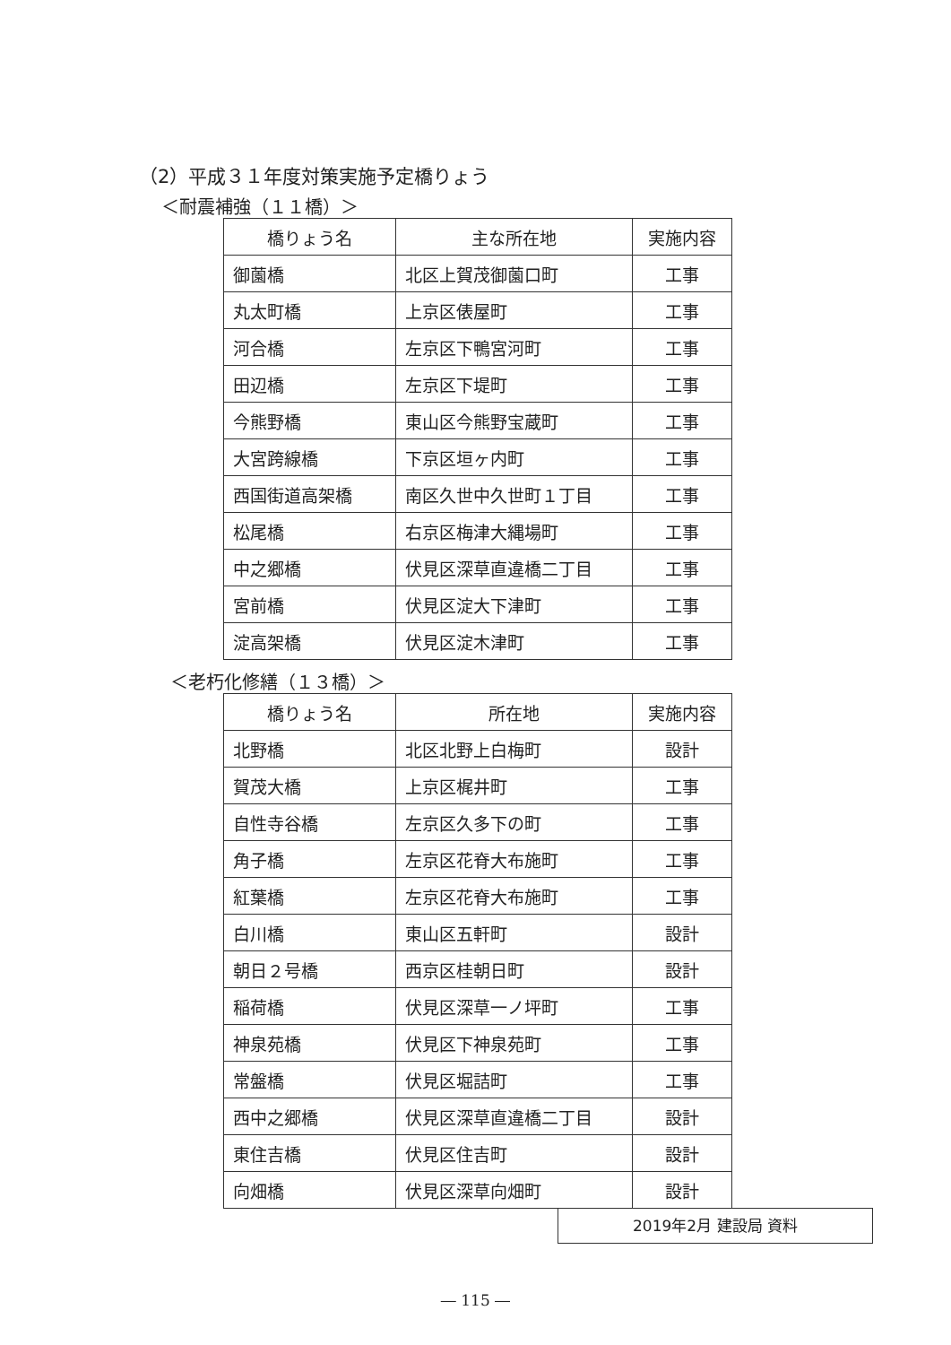（2）平成３１年度対策実施予定橋りょう
＜耐震補強（１１橋）＞
| 橋りょう名 | 主な所在地 | 実施内容 |
| --- | --- | --- |
| 御薗橋 | 北区上賀茂御薗口町 | 工事 |
| 丸太町橋 | 上京区俵屋町 | 工事 |
| 河合橋 | 左京区下鴨宮河町 | 工事 |
| 田辺橋 | 左京区下堤町 | 工事 |
| 今熊野橋 | 東山区今熊野宝蔵町 | 工事 |
| 大宮跨線橋 | 下京区垣ヶ内町 | 工事 |
| 西国街道高架橋 | 南区久世中久世町１丁目 | 工事 |
| 松尾橋 | 右京区梅津大縄場町 | 工事 |
| 中之郷橋 | 伏見区深草直違橋二丁目 | 工事 |
| 宮前橋 | 伏見区淀大下津町 | 工事 |
| 淀高架橋 | 伏見区淀木津町 | 工事 |
＜老朽化修繕（１３橋）＞
| 橋りょう名 | 所在地 | 実施内容 |
| --- | --- | --- |
| 北野橋 | 北区北野上白梅町 | 設計 |
| 賀茂大橋 | 上京区梶井町 | 工事 |
| 自性寺谷橋 | 左京区久多下の町 | 工事 |
| 角子橋 | 左京区花脊大布施町 | 工事 |
| 紅葉橋 | 左京区花脊大布施町 | 工事 |
| 白川橋 | 東山区五軒町 | 設計 |
| 朝日２号橋 | 西京区桂朝日町 | 設計 |
| 稲荷橋 | 伏見区深草一ノ坪町 | 工事 |
| 神泉苑橋 | 伏見区下神泉苑町 | 工事 |
| 常盤橋 | 伏見区堀詰町 | 工事 |
| 西中之郷橋 | 伏見区深草直違橋二丁目 | 設計 |
| 東住吉橋 | 伏見区住吉町 | 設計 |
| 向畑橋 | 伏見区深草向畑町 | 設計 |
2019年2月 建設局 資料
― 115 ―